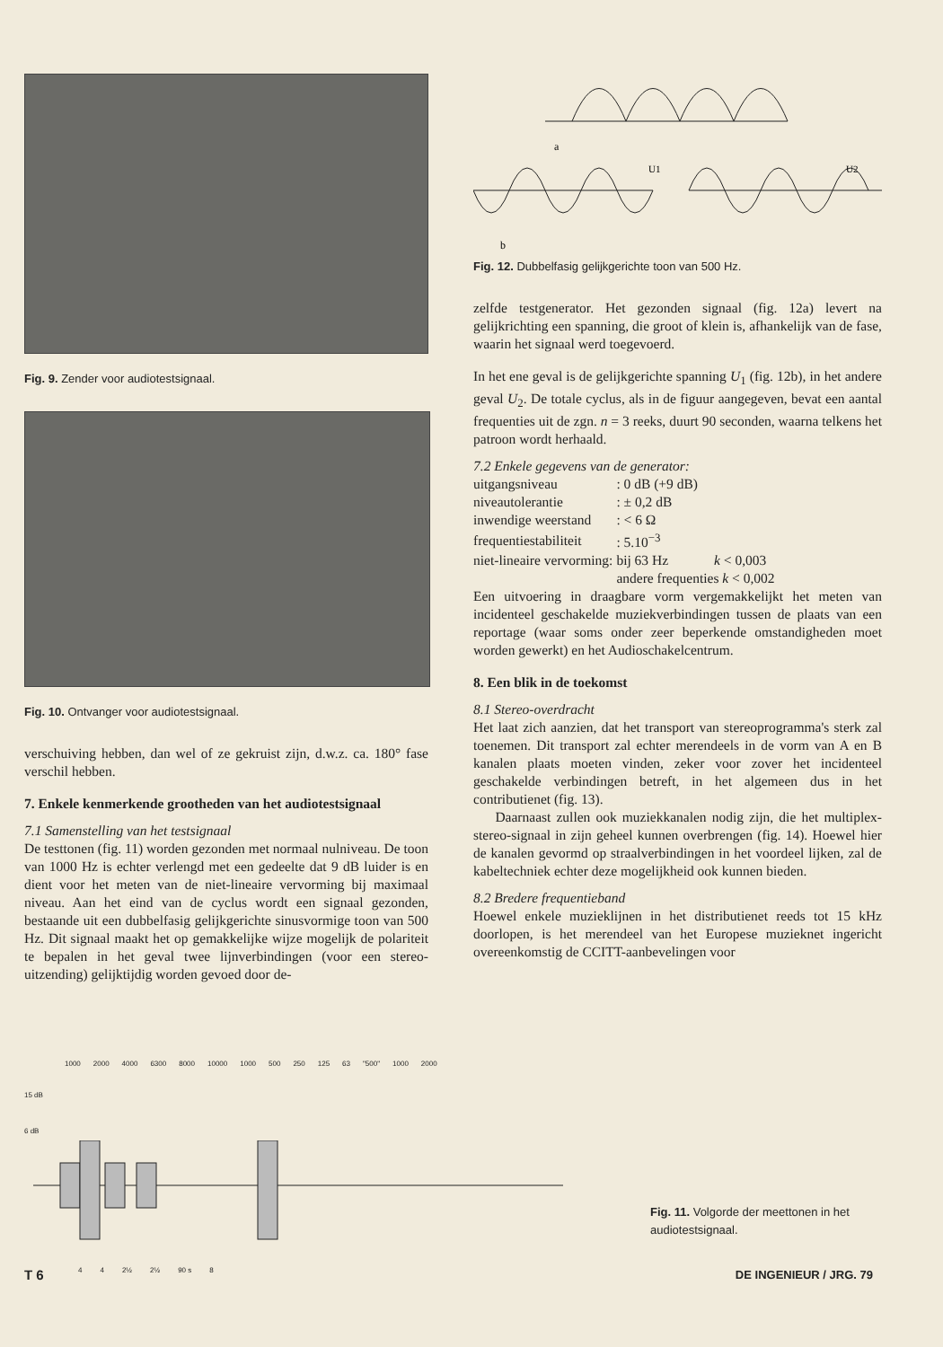Fig. 9. Zender voor audiotestsignaal.
Fig. 10. Ontvanger voor audiotestsignaal.
verschuiving hebben, dan wel of ze gekruist zijn, d.w.z. ca. 180° fase verschil hebben.
7. Enkele kenmerkende grootheden van het audiotestsignaal
7.1 Samenstelling van het testsignaal
De testtonen (fig. 11) worden gezonden met normaal nulniveau. De toon van 1000 Hz is echter verlengd met een gedeelte dat 9 dB luider is en dient voor het meten van de niet-lineaire vervorming bij maximaal niveau. Aan het eind van de cyclus wordt een signaal gezonden, bestaande uit een dubbelfasig gelijkgerichte sinusvormige toon van 500 Hz. Dit signaal maakt het op gemakkelijke wijze mogelijk de polariteit te bepalen in het geval twee lijnverbindingen (voor een stereo-uitzending) gelijktijdig worden gevoed door de-
a
b
U1
U2
Fig. 12. Dubbelfasig gelijkgerichte toon van 500 Hz.
zelfde testgenerator. Het gezonden signaal (fig. 12a) levert na gelijkrichting een spanning, die groot of klein is, afhankelijk van de fase, waarin het signaal werd toegevoerd.
In het ene geval is de gelijkgerichte spanning U<sub>1</sub> (fig. 12b), in het andere geval U<sub>2</sub>. De totale cyclus, als in de figuur aangegeven, bevat een aantal frequenties uit de zgn. n = 3 reeks, duurt 90 seconden, waarna telkens het patroon wordt herhaald.
7.2 Enkele gegevens van de generator:
| uitgangsniveau | : 0 dB (+9 dB) | |
| niveautolerantie | : ± 0,2 dB | |
| inwendige weerstand | : < 6 Ω | |
| frequentiestabiliteit | : 5.10<sup>−3</sup> | |
| niet-lineaire vervorming: | bij 63 Hz | k < 0,003 |
| | andere frequenties k < 0,002 | |
Een uitvoering in draagbare vorm vergemakkelijkt het meten van incidenteel geschakelde muziekverbindingen tussen de plaats van een reportage (waar soms onder zeer beperkende omstandigheden moet worden gewerkt) en het Audioschakelcentrum.
8. Een blik in de toekomst
8.1 Stereo-overdracht
Het laat zich aanzien, dat het transport van stereoprogramma's sterk zal toenemen. Dit transport zal echter merendeels in de vorm van A en B kanalen plaats moeten vinden, zeker voor zover het incidenteel geschakelde verbindingen betreft, in het algemeen dus in het contributienet (fig. 13).
Daarnaast zullen ook muziekkanalen nodig zijn, die het multiplex-stereo-signaal in zijn geheel kunnen overbrengen (fig. 14). Hoewel hier de kanalen gevormd op straalverbindingen in het voordeel lijken, zal de kabeltechniek echter deze mogelijkheid ook kunnen bieden.
8.2 Bredere frequentieband
Hoewel enkele muzieklijnen in het distributienet reeds tot 15 kHz doorlopen, is het merendeel van het Europese muzieknet ingericht overeenkomstig de CCITT-aanbevelingen voor
1000 2000 4000 6300 8000 10000 1000 500 250 125 63 "500" 1000 2000
15 dB
6 dB
4 4 2½ 2½ 90 s 8
Fig. 11. Volgorde der meettonen in het audiotestsignaal.
T 6 DE INGENIEUR / JRG. 79